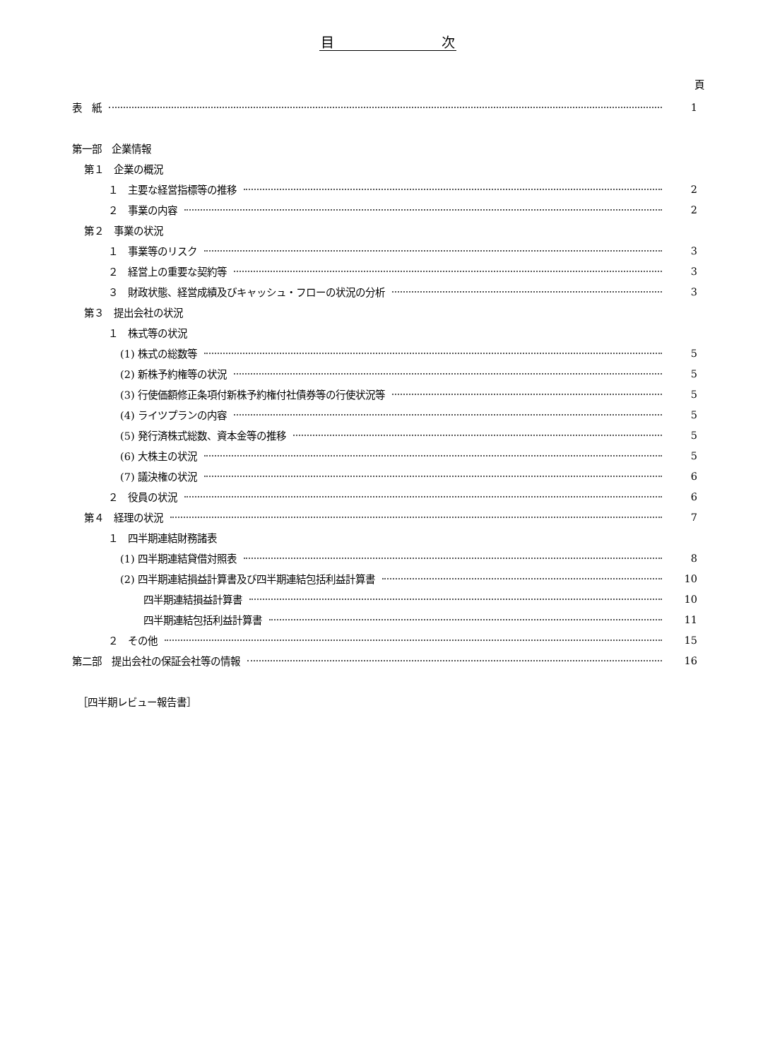目　　　　　　　　次
頁
表　紙 1
第一部　企業情報
第１　企業の概況
１　主要な経営指標等の推移 2
２　事業の内容 2
第２　事業の状況
１　事業等のリスク 3
２　経営上の重要な契約等 3
３　財政状態、経営成績及びキャッシュ・フローの状況の分析 3
第３　提出会社の状況
１　株式等の状況
(1) 株式の総数等 5
(2) 新株予約権等の状況 5
(3) 行使価額修正条項付新株予約権付社債券等の行使状況等 5
(4) ライツプランの内容 5
(5) 発行済株式総数、資本金等の推移 5
(6) 大株主の状況 5
(7) 議決権の状況 6
２　役員の状況 6
第４　経理の状況 7
１　四半期連結財務諸表
(1) 四半期連結貸借対照表 8
(2) 四半期連結損益計算書及び四半期連結包括利益計算書 10
四半期連結損益計算書 10
四半期連結包括利益計算書 11
２　その他 15
第二部　提出会社の保証会社等の情報 16
［四半期レビュー報告書］